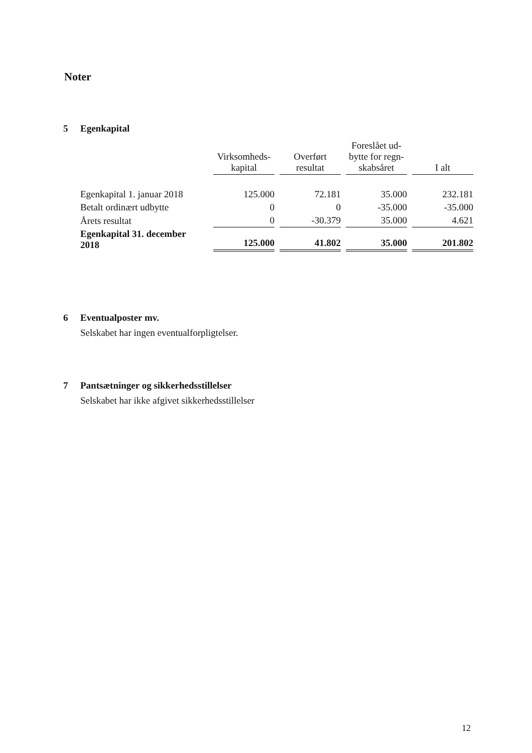Noter
5 Egenkapital
| | Virksomheds- kapital | Overført resultat | Foreslået ud- bytte for regn- skabsåret | I alt |
| Egenkapital 1. januar 2018 | 125.000 | 72.181 | 35.000 | 232.181 |
| Betalt ordinært udbytte | 0 | 0 | -35.000 | -35.000 |
| Årets resultat | 0 | -30.379 | 35.000 | 4.621 |
| Egenkapital 31. december 2018 | 125.000 | 41.802 | 35.000 | 201.802 |
6 Eventualposter mv.
Selskabet har ingen eventualforpligtelser.
7 Pantsætninger og sikkerhedsstillelser
Selskabet har ikke afgivet sikkerhedsstillelser
12